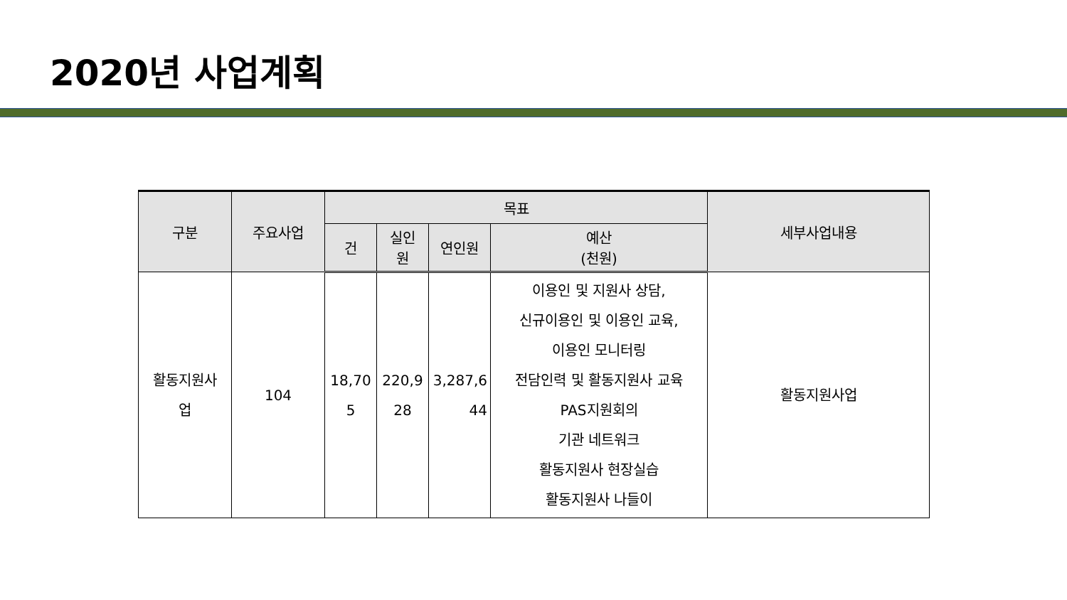2020년 사업계획
| 구분 | 주요사업 | 목표 | | | | 세부사업내용 |
| --- | --- | --- | --- | --- | --- | --- |
| | | 건 | 실인 원 | 연인원 | 예산 (천원) | |
| 활동지원사 업 | 104 | 18,70 5 | 220,9 28 | 3,287,6 44 | 이용인 및 지원사 상담, 신규이용인 및 이용인 교육, 이용인 모니터링 전담인력 및 활동지원사 교육 PAS지원회의 기관 네트워크 활동지원사 현장실습 활동지원사 나들이 | 활동지원사업 |